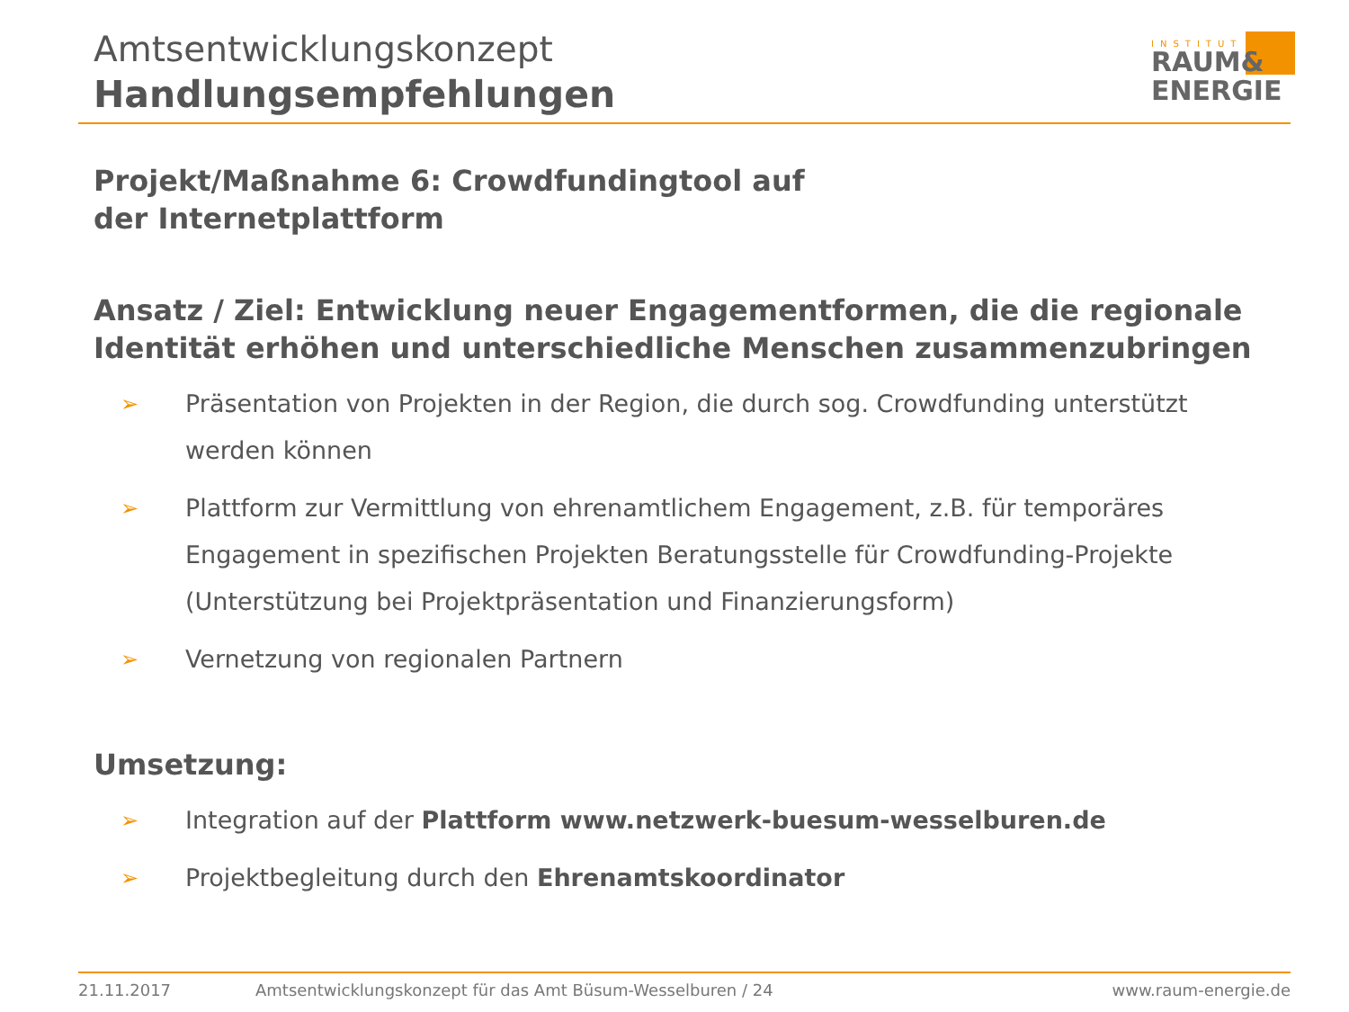Amtsentwicklungskonzept
Handlungsempfehlungen
INSTITUT
RAUM&
ENERGIE
Projekt/Maßnahme 6: Crowdfundingtool auf
der Internetplattform
Ansatz / Ziel: Entwicklung neuer Engagementformen, die die regionale Identität erhöhen und unterschiedliche Menschen zusammenzubringen
➢ Präsentation von Projekten in der Region, die durch sog. Crowdfunding unterstützt werden können
➢ Plattform zur Vermittlung von ehrenamtlichem Engagement, z.B. für temporäres Engagement in spezifischen Projekten Beratungsstelle für Crowdfunding-Projekte (Unterstützung bei Projektpräsentation und Finanzierungsform)
➢ Vernetzung von regionalen Partnern
Umsetzung:
➢ Integration auf der Plattform www.netzwerk-buesum-wesselburen.de
➢ Projektbegleitung durch den Ehrenamtskoordinator
21.11.2017 Amtsentwicklungskonzept für das Amt Büsum-Wesselburen / 24 www.raum-energie.de